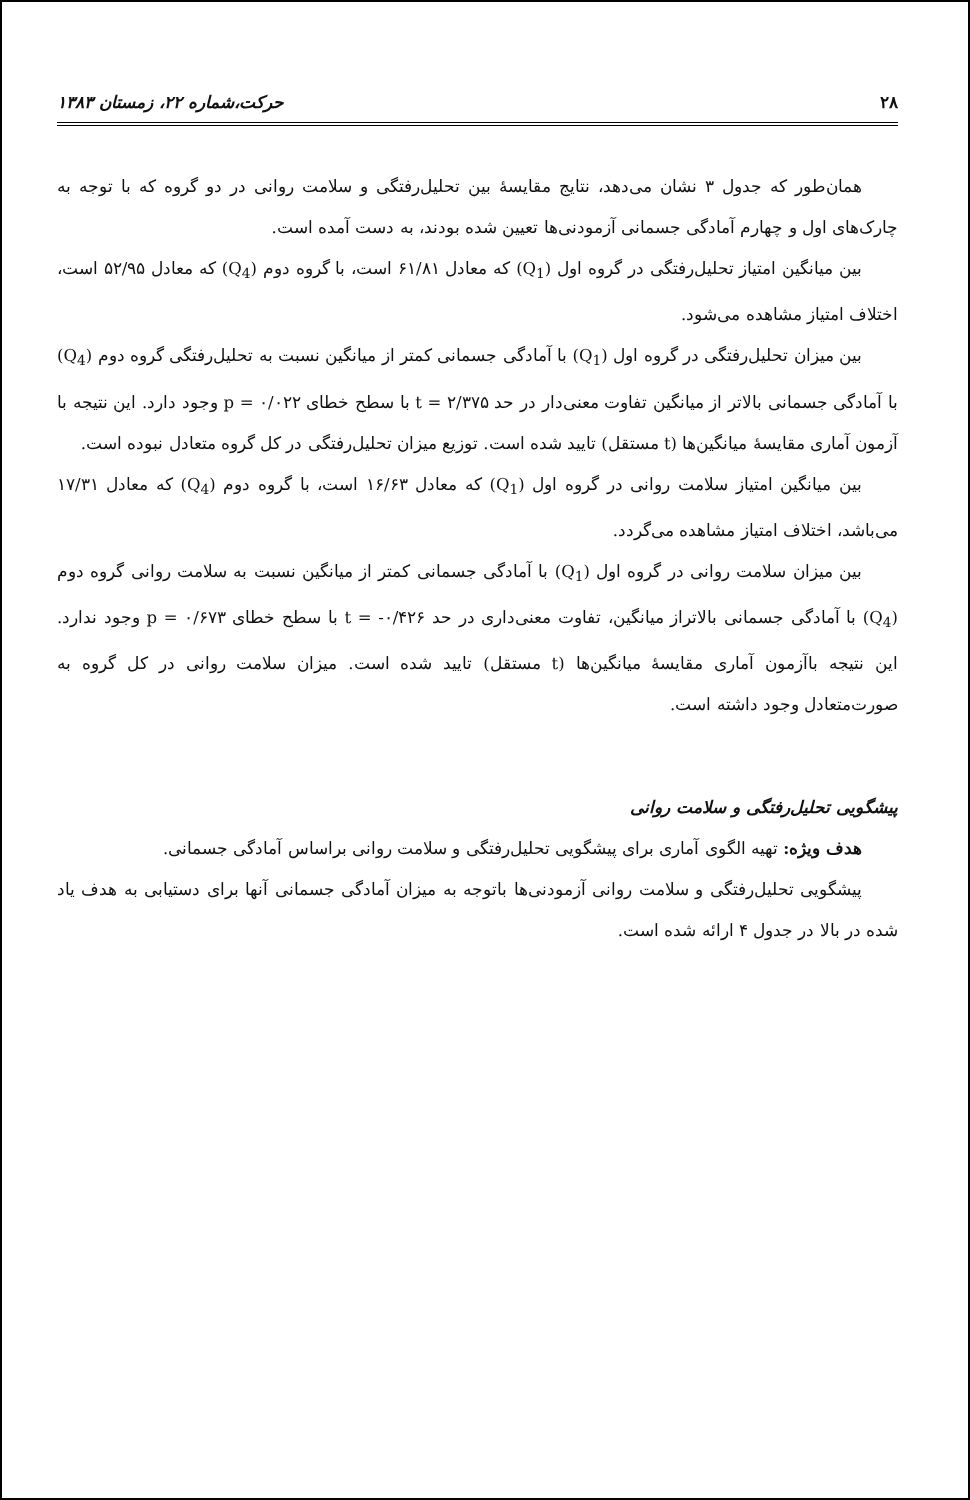۲۸ حرکت،شماره ۲۲، زمستان ۱۳۸۳
همان‌طور که جدول ۳ نشان می‌دهد، نتایج مقایسهٔ بین تحلیل‌رفتگی و سلامت روانی در دو گروه که با توجه به چارک‌های اول و چهارم آمادگی جسمانی آزمودنی‌ها تعیین شده بودند، به دست آمده است.
بین میانگین امتیاز تحلیل‌رفتگی در گروه اول (Q<sub>1</sub>) که معادل ۶۱/۸۱ است، با گروه دوم (Q<sub>4</sub>) که معادل ۵۲/۹۵ است، اختلاف امتیاز مشاهده می‌شود.
بین میزان تحلیل‌رفتگی در گروه اول (Q<sub>1</sub>) با آمادگی جسمانی کمتر از میانگین نسبت به تحلیل‌رفتگی گروه دوم (Q<sub>4</sub>) با آمادگی جسمانی بالاتر از میانگین تفاوت معنی‌دار در حد t = ۲/۳۷۵ با سطح خطای p = ۰/۰۲۲ وجود دارد. این نتیجه با آزمون آماری مقایسهٔ میانگین‌ها (t مستقل) تایید شده است. توزیع میزان تحلیل‌رفتگی در کل گروه متعادل نبوده است.
بین میانگین امتیاز سلامت روانی در گروه اول (Q<sub>1</sub>) که معادل ۱۶/۶۳ است، با گروه دوم (Q<sub>4</sub>) که معادل ۱۷/۳۱ می‌باشد، اختلاف امتیاز مشاهده می‌گردد.
بین میزان سلامت روانی در گروه اول (Q<sub>1</sub>) با آمادگی جسمانی کمتر از میانگین نسبت به سلامت روانی گروه دوم (Q<sub>4</sub>) با آمادگی جسمانی بالاتراز میانگین، تفاوت معنی‌داری در حد t = -۰/۴۲۶ با سطح خطای p = ۰/۶۷۳ وجود ندارد. این نتیجه باآزمون آماری مقایسهٔ میانگین‌ها (t مستقل) تایید شده است. میزان سلامت روانی در کل گروه به صورت‌متعادل وجود داشته است.
پیشگویی تحلیل‌رفتگی و سلامت روانی
هدف ویژه: تهیه الگوی آماری برای پیشگویی تحلیل‌رفتگی و سلامت روانی براساس آمادگی جسمانی.
پیشگویی تحلیل‌رفتگی و سلامت روانی آزمودنی‌ها باتوجه به میزان آمادگی جسمانی آنها برای دستیابی به هدف یاد شده در بالا در جدول ۴ ارائه شده است.